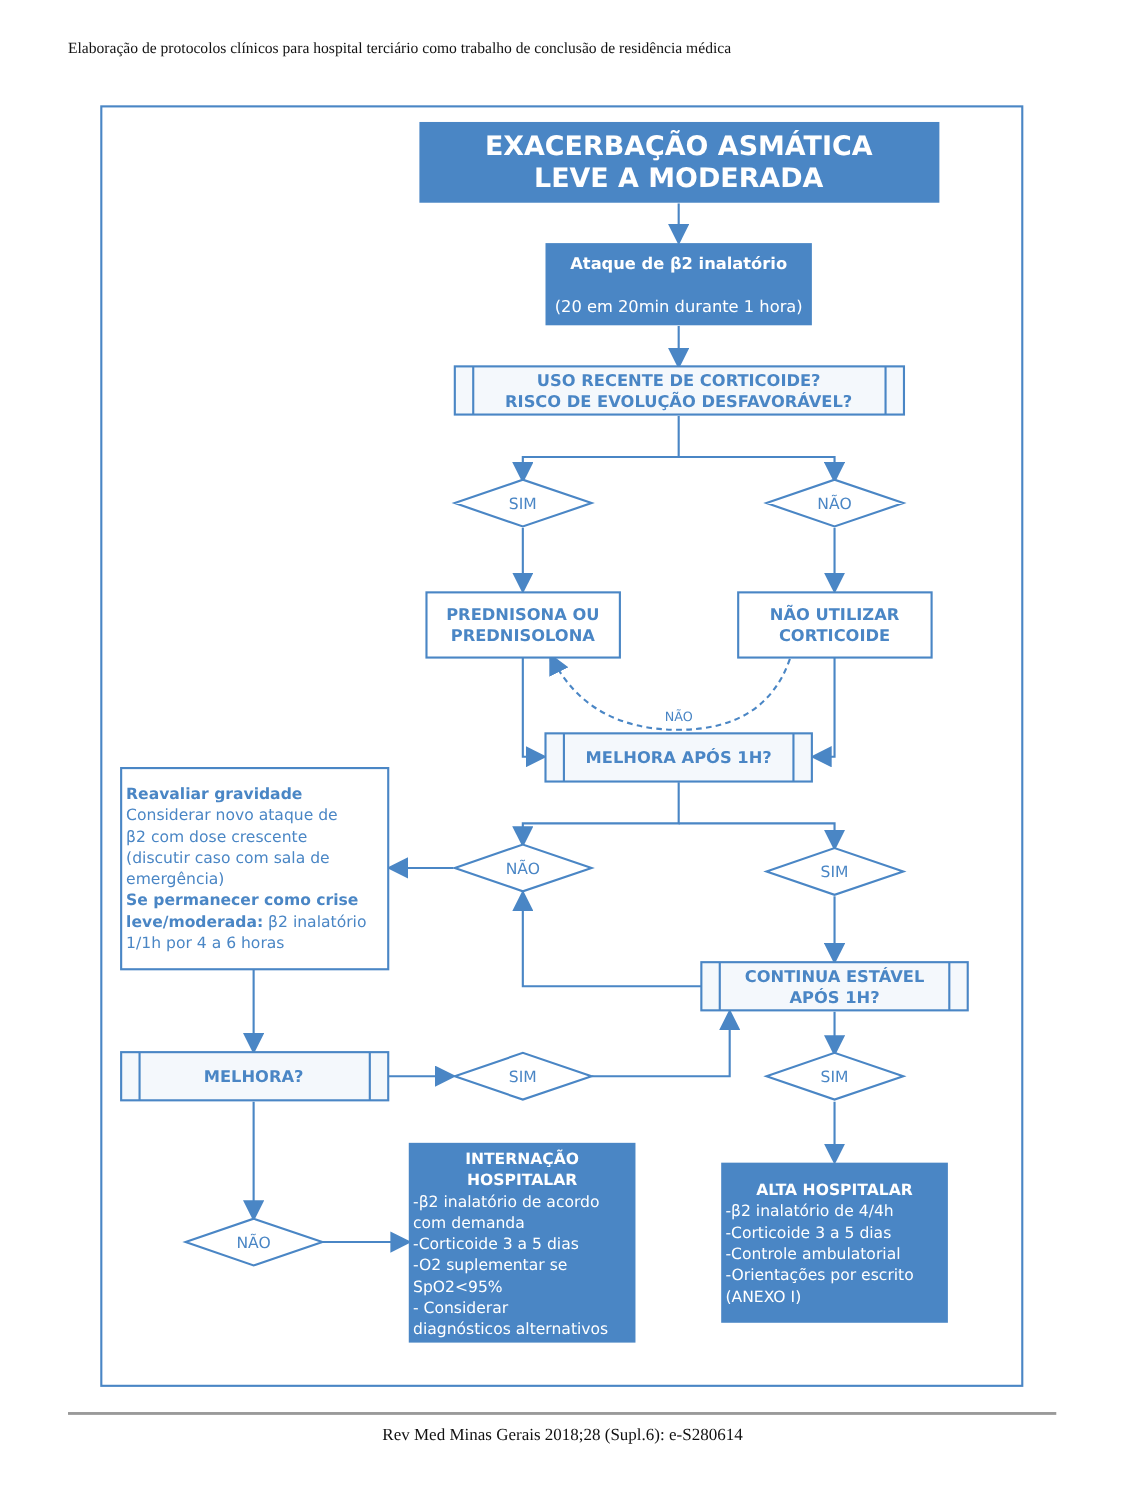Elaboração de protocolos clínicos para hospital terciário como trabalho de conclusão de residência médica
EXACERBAÇÃO ASMÁTICA
LEVE A MODERADA
Ataque de β2 inalatório
(20 em 20min durante 1 hora)
USO RECENTE DE CORTICOIDE?
RISCO DE EVOLUÇÃO DESFAVORÁVEL?
SIM
NÃO
PREDNISONA OU
PREDNISOLONA
NÃO UTILIZAR
CORTICOIDE
NÃO
MELHORA APÓS 1H?
Reavaliar gravidade Considerar novo ataque de β2 com dose crescente (discutir caso com sala de emergência) Se permanecer como crise leve/moderada: β2 inalatório 1/1h por 4 a 6 horas
NÃO
SIM
CONTINUA ESTÁVEL
APÓS 1H?
MELHORA?
SIM
SIM
NÃO
INTERNAÇÃO HOSPITALAR -β2 inalatório de acordo com demanda -Corticoide 3 a 5 dias -O2 suplementar se SpO2<95% - Considerar diagnósticos alternativos
ALTA HOSPITALAR -β2 inalatório de 4/4h -Corticoide 3 a 5 dias -Controle ambulatorial -Orientações por escrito (ANEXO I)
Rev Med Minas Gerais 2018;28 (Supl.6): e-S280614